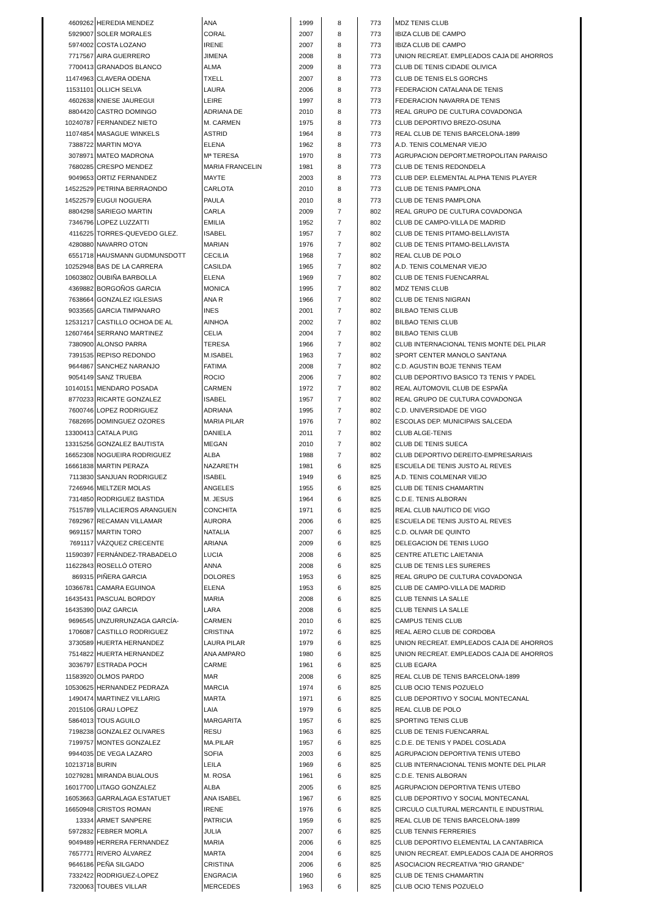| 4609262 | HEREDIA MENDEZ | ANA | 1999 | 8 | 773 | MDZ TENIS CLUB |
| 5929007 | SOLER MORALES | CORAL | 2007 | 8 | 773 | IBIZA CLUB DE CAMPO |
| 5974002 | COSTA LOZANO | IRENE | 2007 | 8 | 773 | IBIZA CLUB DE CAMPO |
| 7717567 | AIRA GUERRERO | JIMENA | 2008 | 8 | 773 | UNION RECREAT. EMPLEADOS CAJA DE AHORROS |
| 7700413 | GRANADOS BLANCO | ALMA | 2009 | 8 | 773 | CLUB DE TENIS CIDADE OLIVICA |
| 11474963 | CLAVERA ODENA | TXELL | 2007 | 8 | 773 | CLUB DE TENIS ELS GORCHS |
| 11531101 | OLLICH SELVA | LAURA | 2006 | 8 | 773 | FEDERACION CATALANA DE TENIS |
| 4602638 | KNIESE JAUREGUI | LEIRE | 1997 | 8 | 773 | FEDERACION NAVARRA DE TENIS |
| 8804420 | CASTRO DOMINGO | ADRIANA DE | 2010 | 8 | 773 | REAL GRUPO DE CULTURA COVADONGA |
| 10240787 | FERNANDEZ NIETO | M. CARMEN | 1975 | 8 | 773 | CLUB DEPORTIVO BREZO-OSUNA |
| 11074854 | MASAGUE WINKELS | ASTRID | 1964 | 8 | 773 | REAL CLUB DE TENIS BARCELONA-1899 |
| 7388722 | MARTIN MOYA | ELENA | 1962 | 8 | 773 | A.D. TENIS COLMENAR VIEJO |
| 3078971 | MATEO MADRONA | Mª TERESA | 1970 | 8 | 773 | AGRUPACION DEPORT.METROPOLITAN PARAISO |
| 7680285 | CRESPO MENDEZ | MARIA FRANCELIN | 1981 | 8 | 773 | CLUB DE TENIS REDONDELA |
| 9049653 | ORTIZ FERNANDEZ | MAYTE | 2003 | 8 | 773 | CLUB DEP. ELEMENTAL ALPHA TENIS PLAYER |
| 14522529 | PETRINA BERRAONDO | CARLOTA | 2010 | 8 | 773 | CLUB DE TENIS PAMPLONA |
| 14522579 | EUGUI NOGUERA | PAULA | 2010 | 8 | 773 | CLUB DE TENIS PAMPLONA |
| 8804298 | SARIEGO MARTIN | CARLA | 2009 | 7 | 802 | REAL GRUPO DE CULTURA COVADONGA |
| 7346796 | LOPEZ LUZZATTI | EMILIA | 1952 | 7 | 802 | CLUB DE CAMPO-VILLA DE MADRID |
| 4116225 | TORRES-QUEVEDO GLEZ. | ISABEL | 1957 | 7 | 802 | CLUB DE TENIS PITAMO-BELLAVISTA |
| 4280880 | NAVARRO OTON | MARIAN | 1976 | 7 | 802 | CLUB DE TENIS PITAMO-BELLAVISTA |
| 6551718 | HAUSMANN GUDMUNSDOTT | CECILIA | 1968 | 7 | 802 | REAL CLUB DE POLO |
| 10252948 | BAS DE LA CARRERA | CASILDA | 1965 | 7 | 802 | A.D. TENIS COLMENAR VIEJO |
| 10603802 | OUBIÑA BARBOLLA | ELENA | 1969 | 7 | 802 | CLUB DE TENIS FUENCARRAL |
| 4369882 | BORGOÑOS GARCIA | MONICA | 1995 | 7 | 802 | MDZ TENIS CLUB |
| 7638664 | GONZALEZ IGLESIAS | ANA R | 1966 | 7 | 802 | CLUB DE TENIS NIGRAN |
| 9033565 | GARCIA TIMPANARO | INES | 2001 | 7 | 802 | BILBAO TENIS CLUB |
| 12531217 | CASTILLO OCHOA DE AL | AINHOA | 2002 | 7 | 802 | BILBAO TENIS CLUB |
| 12607464 | SERRANO MARTINEZ | CELIA | 2004 | 7 | 802 | BILBAO TENIS CLUB |
| 7380900 | ALONSO PARRA | TERESA | 1966 | 7 | 802 | CLUB INTERNACIONAL TENIS MONTE DEL PILAR |
| 7391535 | REPISO REDONDO | M.ISABEL | 1963 | 7 | 802 | SPORT CENTER MANOLO SANTANA |
| 9644867 | SANCHEZ NARANJO | FATIMA | 2008 | 7 | 802 | C.D. AGUSTIN BOJE TENNIS TEAM |
| 9054149 | SANZ TRUEBA | ROCIO | 2006 | 7 | 802 | CLUB DEPORTIVO BASICO T3 TENIS Y PADEL |
| 10140151 | MENDARO POSADA | CARMEN | 1972 | 7 | 802 | REAL AUTOMOVIL CLUB DE ESPAÑA |
| 8770233 | RICARTE GONZALEZ | ISABEL | 1957 | 7 | 802 | REAL GRUPO DE CULTURA COVADONGA |
| 7600746 | LOPEZ RODRIGUEZ | ADRIANA | 1995 | 7 | 802 | C.D. UNIVERSIDADE DE VIGO |
| 7682695 | DOMINGUEZ OZORES | MARIA PILAR | 1976 | 7 | 802 | ESCOLAS DEP. MUNICIPAIS SALCEDA |
| 13300413 | CATALA PUIG | DANIELA | 2011 | 7 | 802 | CLUB ALGE-TENIS |
| 13315256 | GONZALEZ BAUTISTA | MEGAN | 2010 | 7 | 802 | CLUB DE TENIS SUECA |
| 16652308 | NOGUEIRA RODRIGUEZ | ALBA | 1988 | 7 | 802 | CLUB DEPORTIVO DEREITO-EMPRESARIAIS |
| 16661838 | MARTIN PERAZA | NAZARETH | 1981 | 6 | 825 | ESCUELA DE TENIS JUSTO AL REVES |
| 7113830 | SANJUAN RODRIGUEZ | ISABEL | 1949 | 6 | 825 | A.D. TENIS COLMENAR VIEJO |
| 7246946 | MELTZER MOLAS | ANGELES | 1955 | 6 | 825 | CLUB DE TENIS CHAMARTIN |
| 7314850 | RODRIGUEZ BASTIDA | M. JESUS | 1964 | 6 | 825 | C.D.E. TENIS ALBORAN |
| 7515789 | VILLACIEROS ARANGUEN | CONCHITA | 1971 | 6 | 825 | REAL CLUB NAUTICO DE VIGO |
| 7692967 | RECAMAN VILLAMAR | AURORA | 2006 | 6 | 825 | ESCUELA DE TENIS JUSTO AL REVES |
| 9691157 | MARTIN TORO | NATALIA | 2007 | 6 | 825 | C.D. OLIVAR DE QUINTO |
| 7691117 | VÁZQUEZ CRECENTE | ARIANA | 2009 | 6 | 825 | DELEGACION DE TENIS LUGO |
| 11590397 | FERNÁNDEZ-TRABADELO | LUCIA | 2008 | 6 | 825 | CENTRE ATLETIC LAIETANIA |
| 11622843 | ROSELLÓ OTERO | ANNA | 2008 | 6 | 825 | CLUB DE TENIS LES SURERES |
| 869315 | PIÑERA GARCIA | DOLORES | 1953 | 6 | 825 | REAL GRUPO DE CULTURA COVADONGA |
| 10366781 | CAMARA EGUINOA | ELENA | 1953 | 6 | 825 | CLUB DE CAMPO-VILLA DE MADRID |
| 16435431 | PASCUAL BORDOY | MARIA | 2008 | 6 | 825 | CLUB TENNIS LA SALLE |
| 16435390 | DIAZ GARCIA | LARA | 2008 | 6 | 825 | CLUB TENNIS LA SALLE |
| 9696545 | UNZURRUNZAGA GARCÍA- | CARMEN | 2010 | 6 | 825 | CAMPUS TENIS CLUB |
| 1706087 | CASTILLO RODRIGUEZ | CRISTINA | 1972 | 6 | 825 | REAL AERO CLUB DE CORDOBA |
| 3730589 | HUERTA HERNANDEZ | LAURA PILAR | 1979 | 6 | 825 | UNION RECREAT. EMPLEADOS CAJA DE AHORROS |
| 7514822 | HUERTA HERNANDEZ | ANA AMPARO | 1980 | 6 | 825 | UNION RECREAT. EMPLEADOS CAJA DE AHORROS |
| 3036797 | ESTRADA POCH | CARME | 1961 | 6 | 825 | CLUB EGARA |
| 11583920 | OLMOS PARDO | MAR | 2008 | 6 | 825 | REAL CLUB DE TENIS BARCELONA-1899 |
| 10530625 | HERNANDEZ PEDRAZA | MARCIA | 1974 | 6 | 825 | CLUB OCIO TENIS POZUELO |
| 1490474 | MARTINEZ VILLARIG | MARTA | 1971 | 6 | 825 | CLUB DEPORTIVO Y SOCIAL MONTECANAL |
| 2015106 | GRAU LOPEZ | LAIA | 1979 | 6 | 825 | REAL CLUB DE POLO |
| 5864013 | TOUS AGUILO | MARGARITA | 1957 | 6 | 825 | SPORTING TENIS CLUB |
| 7198238 | GONZALEZ OLIVARES | RESU | 1963 | 6 | 825 | CLUB DE TENIS FUENCARRAL |
| 7199757 | MONTES GONZALEZ | MA.PILAR | 1957 | 6 | 825 | C.D.E. DE TENIS Y PADEL COSLADA |
| 9944035 | DE VEGA LAZARO | SOFIA | 2003 | 6 | 825 | AGRUPACION DEPORTIVA TENIS UTEBO |
| 10213718 | BURIN | LEILA | 1969 | 6 | 825 | CLUB INTERNACIONAL TENIS MONTE DEL PILAR |
| 10279281 | MIRANDA BUALOUS | M. ROSA | 1961 | 6 | 825 | C.D.E. TENIS ALBORAN |
| 16017700 | LITAGO GONZALEZ | ALBA | 2005 | 6 | 825 | AGRUPACION DEPORTIVA TENIS UTEBO |
| 16053663 | GARRALAGA ESTATUET | ANA ISABEL | 1967 | 6 | 825 | CLUB DEPORTIVO Y SOCIAL MONTECANAL |
| 16650948 | CRISTOS ROMAN | IRENE | 1976 | 6 | 825 | CIRCULO CULTURAL MERCANTIL E INDUSTRIAL |
| 13334 | ARMET SANPERE | PATRICIA | 1959 | 6 | 825 | REAL CLUB DE TENIS BARCELONA-1899 |
| 5972832 | FEBRER MORLA | JULIA | 2007 | 6 | 825 | CLUB TENNIS FERRERIES |
| 9049489 | HERRERA FERNANDEZ | MARIA | 2006 | 6 | 825 | CLUB DEPORTIVO ELEMENTAL LA CANTABRICA |
| 7657771 | RIVERO ÁLVAREZ | MARTA | 2004 | 6 | 825 | UNION RECREAT. EMPLEADOS CAJA DE AHORROS |
| 9646186 | PEÑA SILGADO | CRISTINA | 2006 | 6 | 825 | ASOCIACION RECREATIVA "RIO GRANDE" |
| 7332422 | RODRIGUEZ-LOPEZ | ENGRACIA | 1960 | 6 | 825 | CLUB DE TENIS CHAMARTIN |
| 7320063 | TOUBES VILLAR | MERCEDES | 1963 | 6 | 825 | CLUB OCIO TENIS POZUELO |